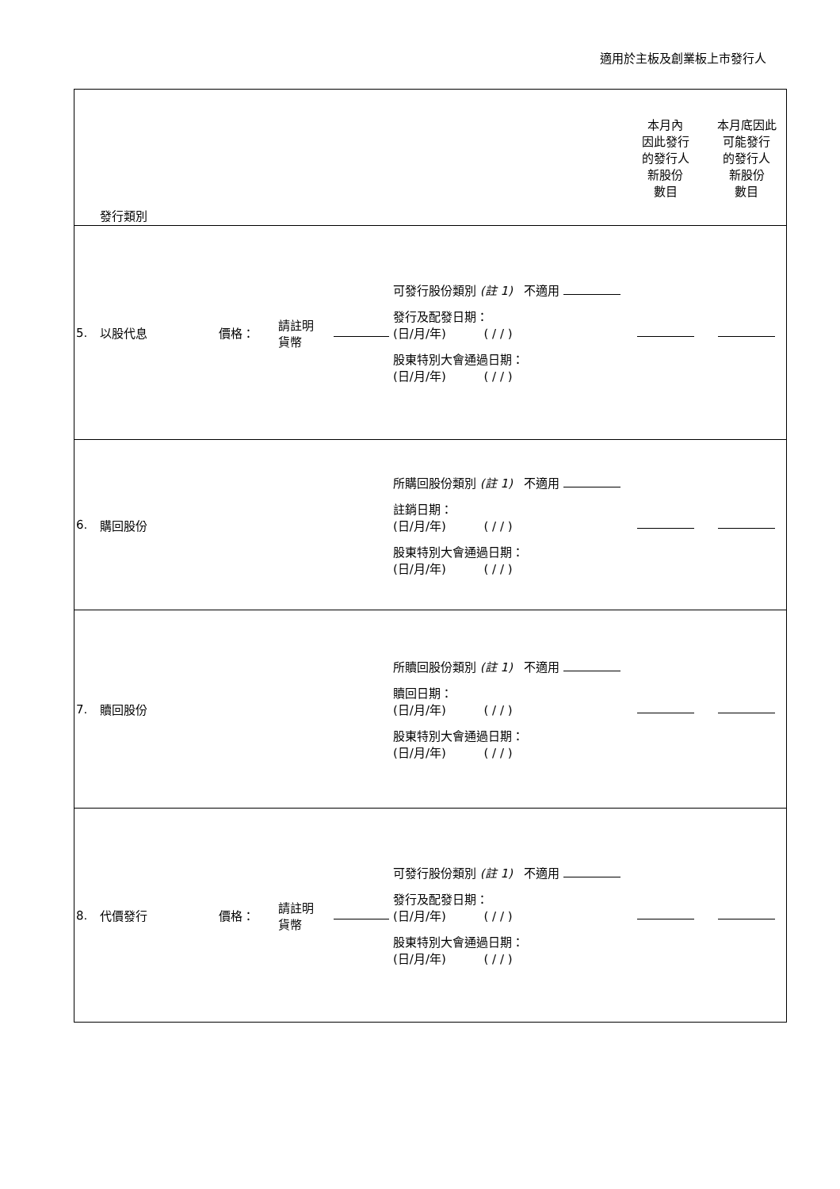適用於主板及創業板上市發行人
| | 發行類別 | | | | | 本月內 因此發行 的發行人 新股份 數目 | 本月底因此 可能發行 的發行人 新股份 數目 |
| 5. | 以股代息 | 價格： | 請註明 貨幣 | | 可發行股份類別 (註 1) 不適用 發行及配發日期： (日/月/年) ( / / ) 股東特別大會通過日期： (日/月/年) ( / / ) | | |
| 6. | 購回股份 | | | | 所購回股份類別 (註 1) 不適用 註銷日期： (日/月/年) ( / / ) 股東特別大會通過日期： (日/月/年) ( / / ) | | |
| 7. | 贖回股份 | | | | 所贖回股份類別 (註 1) 不適用 贖回日期： (日/月/年) ( / / ) 股東特別大會通過日期： (日/月/年) ( / / ) | | |
| 8. | 代價發行 | 價格： | 請註明 貨幣 | | 可發行股份類別 (註 1) 不適用 發行及配發日期： (日/月/年) ( / / ) 股東特別大會通過日期： (日/月/年) ( / / ) | | |